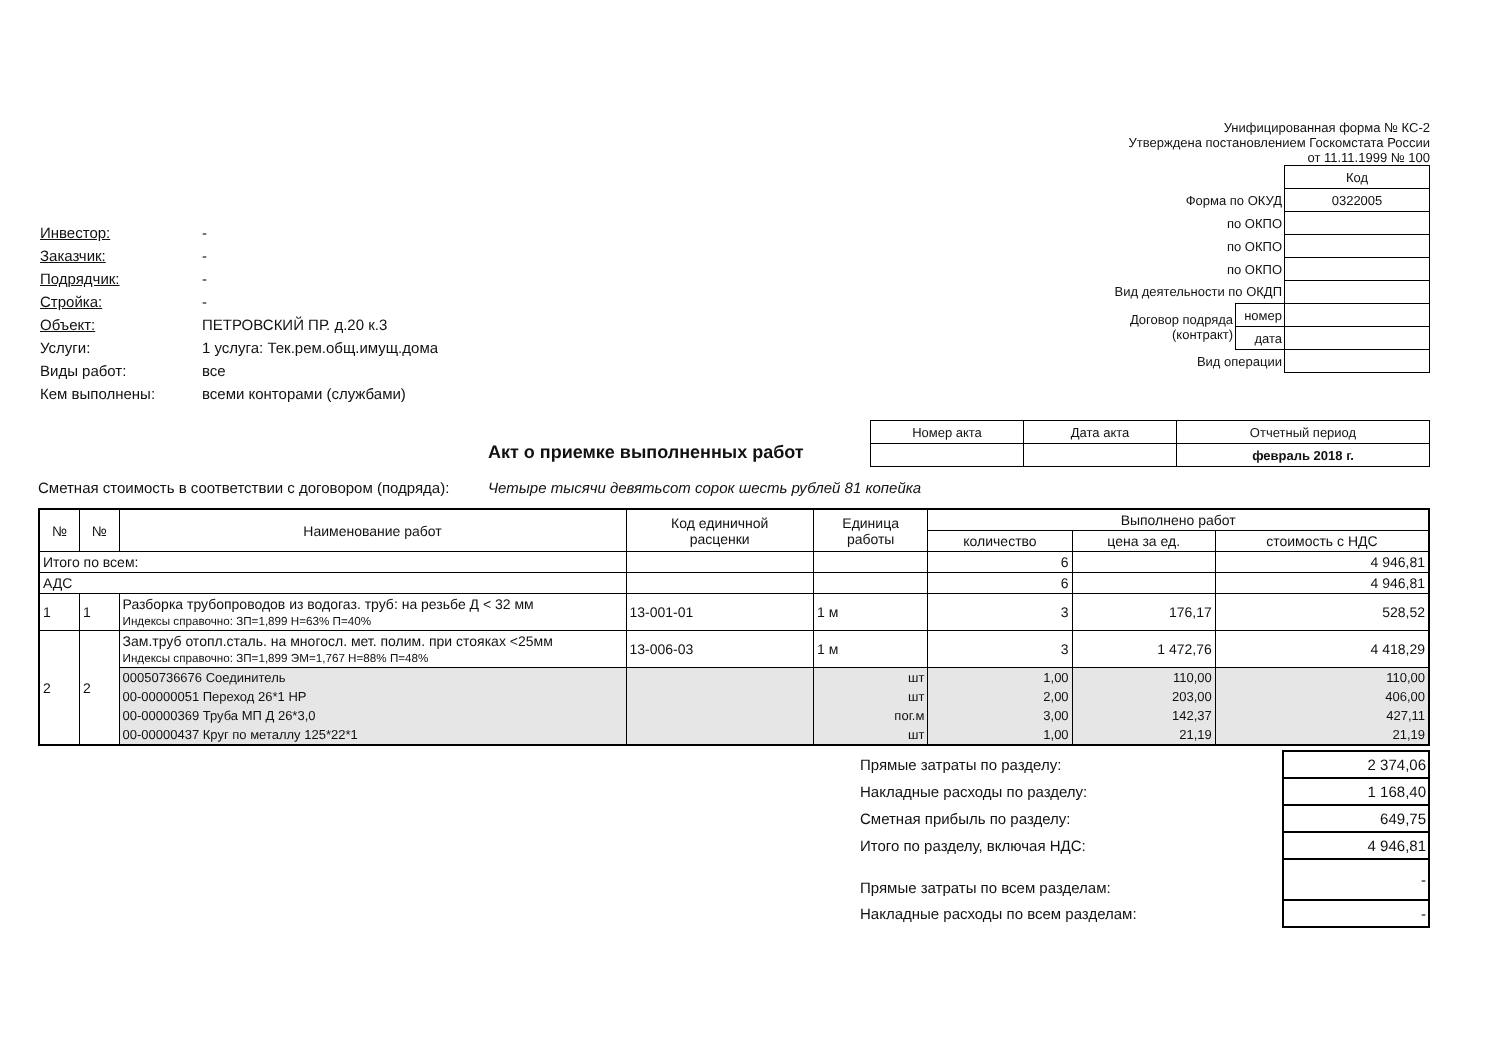| Инвестор: | - |
| Заказчик: | - |
| Подрядчик: | - |
| Стройка: | - |
| Объект: | ПЕТРОВСКИЙ ПР. д.20 к.3 |
| Услуги: | 1 услуга: Тек.рем.общ.имущ.дома |
| Виды работ: | все |
| Кем выполнены: | всеми конторами (службами) |
Унифицированная форма № КС-2
Утверждена постановлением Госкомстата России
от 11.11.1999 № 100
| | | Код |
| Форма по ОКУД | | 0322005 |
| по ОКПО | | |
| по ОКПО | | |
| по ОКПО | | |
| Вид деятельности по ОКДП | | |
| Договор подряда (контракт) | номер | |
| | дата | |
| Вид операции | | |
Акт о приемке выполненных работ
| Номер акта | Дата акта | Отчетный период |
| | | февраль 2018 г. |
Сметная стоимость в соответствии с договором (подряда):
Четыре тысячи девятьсот сорок шесть рублей 81 копейка
| № | № | Наименование работ | Код единичной расценки | Единица работы | Выполнено работ | | |
| --- | --- | --- | --- | --- | --- | --- | --- |
| | | | | | количество | цена за ед. | стоимость с НДС |
| Итого по всем: | | | | | 6 | | 4 946,81 |
| АДС | | | | | 6 | | 4 946,81 |
| 1 | 1 | Разборка трубопроводов из водогаз. труб: на резьбе Д < 32 мм Индексы справочно: ЗП=1,899 Н=63% П=40% | 13-001-01 | 1 м | 3 | 176,17 | 528,52 |
| 2 | 2 | Зам.труб отопл.сталь. на многосл. мет. полим. при стояках <25мм Индексы справочно: ЗП=1,899 ЭМ=1,767 Н=88% П=48% | 13-006-03 | 1 м | 3 | 1 472,76 | 4 418,29 |
| | | 00050736676 Соединитель | | шт | 1,00 | 110,00 | 110,00 |
| | | 00-00000051 Переход 26*1 НР | | шт | 2,00 | 203,00 | 406,00 |
| | | 00-00000369 Труба МП Д 26*3,0 | | пог.м | 3,00 | 142,37 | 427,11 |
| | | 00-00000437 Круг по металлу 125*22*1 | | шт | 1,00 | 21,19 | 21,19 |
| Прямые затраты по разделу: | 2 374,06 |
| Накладные расходы по разделу: | 1 168,40 |
| Сметная прибыль по разделу: | 649,75 |
| Итого по разделу, включая НДС: | 4 946,81 |
| Прямые затраты по всем разделам: | - |
| Накладные расходы по всем разделам: | - |